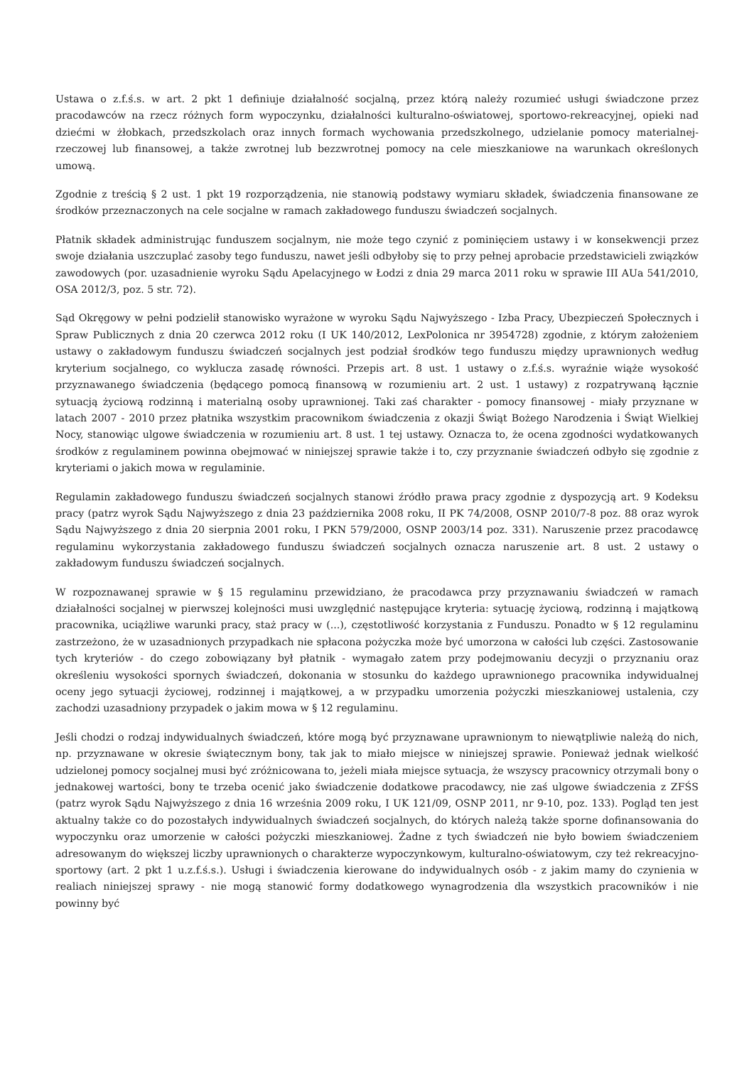Ustawa o z.f.ś.s. w art. 2 pkt 1 definiuje działalność socjalną, przez którą należy rozumieć usługi świadczone przez pracodawców na rzecz różnych form wypoczynku, działalności kulturalno-oświatowej, sportowo-rekreacyjnej, opieki nad dziećmi w żłobkach, przedszkolach oraz innych formach wychowania przedszkolnego, udzielanie pomocy materialnej-rzeczowej lub finansowej, a także zwrotnej lub bezzwrotnej pomocy na cele mieszkaniowe na warunkach określonych umową.
Zgodnie z treścią § 2 ust. 1 pkt 19 rozporządzenia, nie stanowią podstawy wymiaru składek, świadczenia finansowane ze środków przeznaczonych na cele socjalne w ramach zakładowego funduszu świadczeń socjalnych.
Płatnik składek administrując funduszem socjalnym, nie może tego czynić z pominięciem ustawy i w konsekwencji przez swoje działania uszczuplać zasoby tego funduszu, nawet jeśli odbyłoby się to przy pełnej aprobacie przedstawicieli związków zawodowych (por. uzasadnienie wyroku Sądu Apelacyjnego w Łodzi z dnia 29 marca 2011 roku w sprawie III AUa 541/2010, OSA 2012/3, poz. 5 str. 72).
Sąd Okręgowy w pełni podzielił stanowisko wyrażone w wyroku Sądu Najwyższego - Izba Pracy, Ubezpieczeń Społecznych i Spraw Publicznych z dnia 20 czerwca 2012 roku (I UK 140/2012, LexPolonica nr 3954728) zgodnie, z którym założeniem ustawy o zakładowym funduszu świadczeń socjalnych jest podział środków tego funduszu między uprawnionych według kryterium socjalnego, co wyklucza zasadę równości. Przepis art. 8 ust. 1 ustawy o z.f.ś.s. wyraźnie wiąże wysokość przyznawanego świadczenia (będącego pomocą finansową w rozumieniu art. 2 ust. 1 ustawy) z rozpatrywaną łącznie sytuacją życiową rodzinną i materialną osoby uprawnionej. Taki zaś charakter - pomocy finansowej - miały przyznane w latach 2007 - 2010 przez płatnika wszystkim pracownikom świadczenia z okazji Świąt Bożego Narodzenia i Świąt Wielkiej Nocy, stanowiąc ulgowe świadczenia w rozumieniu art. 8 ust. 1 tej ustawy. Oznacza to, że ocena zgodności wydatkowanych środków z regulaminem powinna obejmować w niniejszej sprawie także i to, czy przyznanie świadczeń odbyło się zgodnie z kryteriami o jakich mowa w regulaminie.
Regulamin zakładowego funduszu świadczeń socjalnych stanowi źródło prawa pracy zgodnie z dyspozycją art. 9 Kodeksu pracy (patrz wyrok Sądu Najwyższego z dnia 23 października 2008 roku, II PK 74/2008, OSNP 2010/7-8 poz. 88 oraz wyrok Sądu Najwyższego z dnia 20 sierpnia 2001 roku, I PKN 579/2000, OSNP 2003/14 poz. 331). Naruszenie przez pracodawcę regulaminu wykorzystania zakładowego funduszu świadczeń socjalnych oznacza naruszenie art. 8 ust. 2 ustawy o zakładowym funduszu świadczeń socjalnych.
W rozpoznawanej sprawie w § 15 regulaminu przewidziano, że pracodawca przy przyznawaniu świadczeń w ramach działalności socjalnej w pierwszej kolejności musi uwzględnić następujące kryteria: sytuację życiową, rodzinną i majątkową pracownika, uciążliwe warunki pracy, staż pracy w (...), częstotliwość korzystania z Funduszu. Ponadto w § 12 regulaminu zastrzeżono, że w uzasadnionych przypadkach nie spłacona pożyczka może być umorzona w całości lub części. Zastosowanie tych kryteriów - do czego zobowiązany był płatnik - wymagało zatem przy podejmowaniu decyzji o przyznaniu oraz określeniu wysokości spornych świadczeń, dokonania w stosunku do każdego uprawnionego pracownika indywidualnej oceny jego sytuacji życiowej, rodzinnej i majątkowej, a w przypadku umorzenia pożyczki mieszkaniowej ustalenia, czy zachodzi uzasadniony przypadek o jakim mowa w § 12 regulaminu.
Jeśli chodzi o rodzaj indywidualnych świadczeń, które mogą być przyznawane uprawnionym to niewątpliwie należą do nich, np. przyznawane w okresie świątecznym bony, tak jak to miało miejsce w niniejszej sprawie. Ponieważ jednak wielkość udzielonej pomocy socjalnej musi być zróżnicowana to, jeżeli miała miejsce sytuacja, że wszyscy pracownicy otrzymali bony o jednakowej wartości, bony te trzeba ocenić jako świadczenie dodatkowe pracodawcy, nie zaś ulgowe świadczenia z ZFŚS (patrz wyrok Sądu Najwyższego z dnia 16 września 2009 roku, I UK 121/09, OSNP 2011, nr 9-10, poz. 133). Pogląd ten jest aktualny także co do pozostałych indywidualnych świadczeń socjalnych, do których należą także sporne dofinansowania do wypoczynku oraz umorzenie w całości pożyczki mieszkaniowej. Żadne z tych świadczeń nie było bowiem świadczeniem adresowanym do większej liczby uprawnionych o charakterze wypoczynkowym, kulturalno-oświatowym, czy też rekreacyjno-sportowy (art. 2 pkt 1 u.z.f.ś.s.). Usługi i świadczenia kierowane do indywidualnych osób - z jakim mamy do czynienia w realiach niniejszej sprawy - nie mogą stanowić formy dodatkowego wynagrodzenia dla wszystkich pracowników i nie powinny być